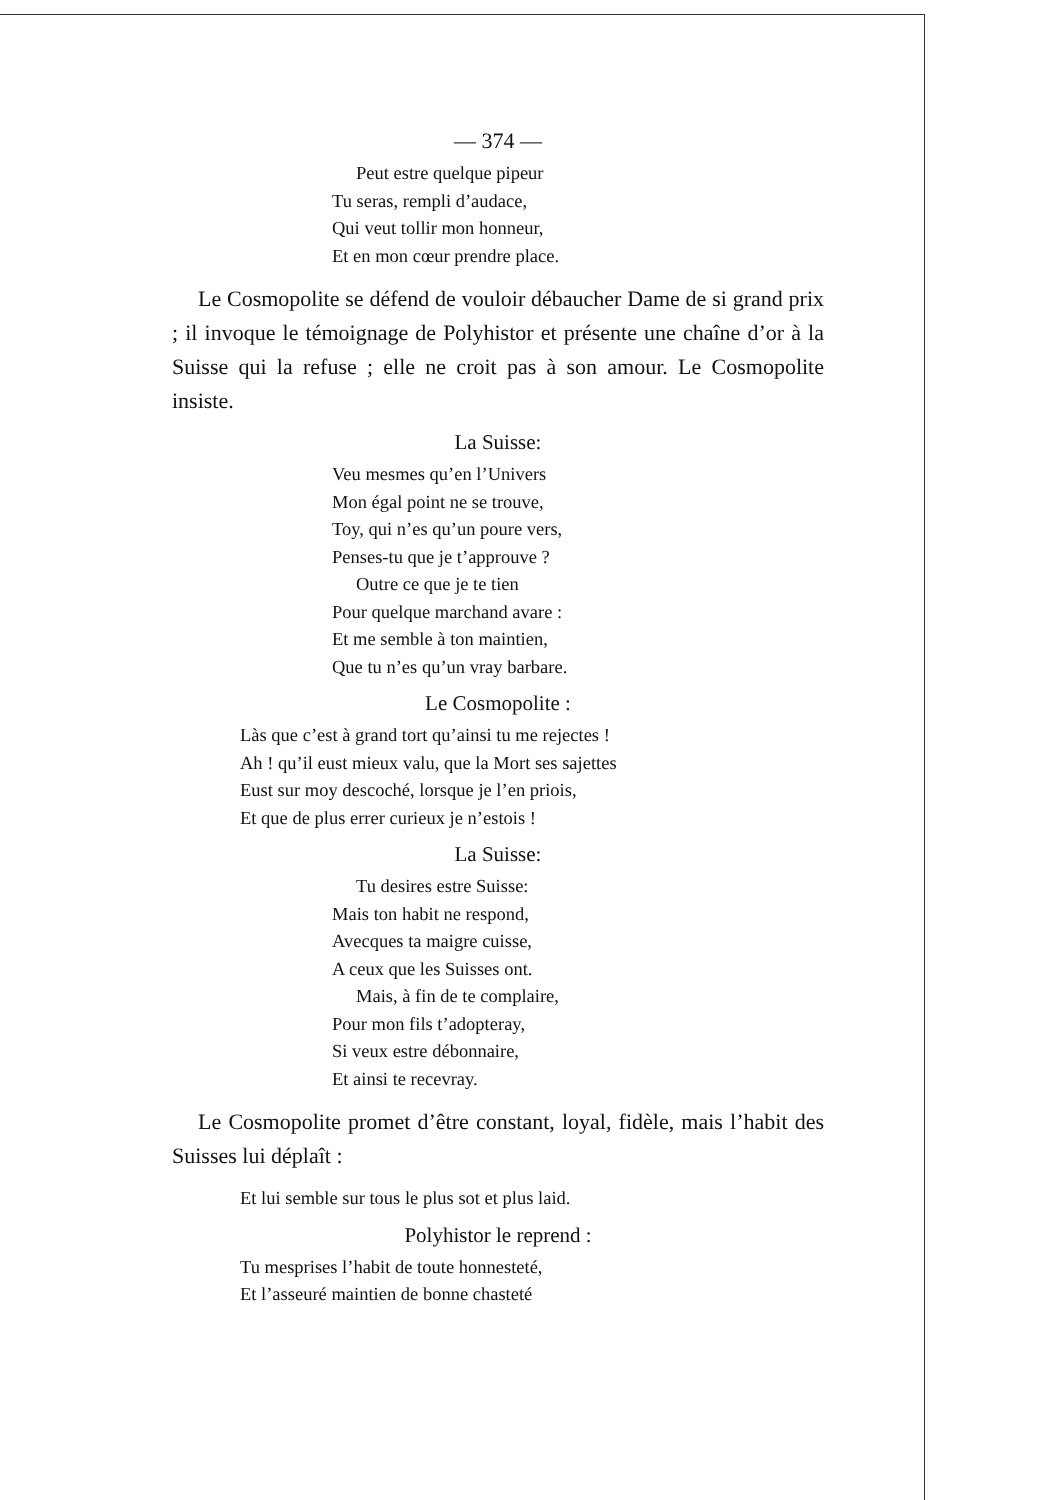— 374 —
Peut estre quelque pipeur
Tu seras, rempli d’audace,
Qui veut tollir mon honneur,
Et en mon cœur prendre place.
Le Cosmopolite se défend de vouloir débaucher Dame de si grand prix ; il invoque le témoignage de Polyhistor et présente une chaîne d’or à la Suisse qui la refuse ; elle ne croit pas à son amour. Le Cosmopolite insiste.
La Suisse:
Veu mesmes qu’en l’Univers
Mon égal point ne se trouve,
Toy, qui n’es qu’un poure vers,
Penses-tu que je t’approuve ?
Outre ce que je te tien
Pour quelque marchand avare :
Et me semble à ton maintien,
Que tu n’es qu’un vray barbare.
Le Cosmopolite :
Làs que c’est à grand tort qu’ainsi tu me rejectes !
Ah ! qu’il eust mieux valu, que la Mort ses sajettes
Eust sur moy descoché, lorsque je l’en priois,
Et que de plus errer curieux je n’estois !
La Suisse:
Tu desires estre Suisse:
Mais ton habit ne respond,
Avecques ta maigre cuisse,
A ceux que les Suisses ont.
Mais, à fin de te complaire,
Pour mon fils t’adopteray,
Si veux estre débonnaire,
Et ainsi te recevray.
Le Cosmopolite promet d’être constant, loyal, fidèle, mais l’habit des Suisses lui déplaît :
Et lui semble sur tous le plus sot et plus laid.
Polyhistor le reprend :
Tu mesprises l’habit de toute honnesteté,
Et l’asseuré maintien de bonne chasteté